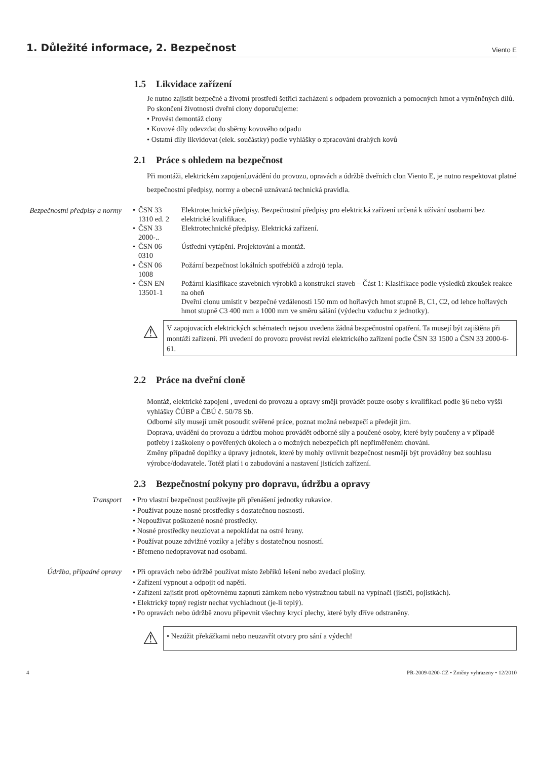1. Důležité informace, 2. Bezpečnost
Viento E
1.5 Likvidace zařízení
Je nutno zajistit bezpečné a životní prostředí šetřící zacházení s odpadem provozních a pomocných hmot a vyměněných dílů.
Po skončení životnosti dveřní clony doporučujeme:
• Provést demontáž clony
• Kovové díly odevzdat do sběrny kovového odpadu
• Ostatní díly likvidovat (elek. součástky) podle vyhlášky o zpracování drahých kovů
2.1 Práce s ohledem na bezpečnost
Při montáži, elektrickém zapojení,uvádění do provozu, opravách a údržbě dveřních clon Viento E, je nutno respektovat platné bezpečnostní předpisy, normy a obecně uznávaná technická pravidla.
Bezpečnostní předpisy a normy
| • | ČSN 33 1310 ed. 2 | Elektrotechnické předpisy. Bezpečnostní předpisy pro elektrická zařízení určená k užívání osobami bez elektrické kvalifikace. |
| • | ČSN 33 2000-.. | Elektrotechnické předpisy. Elektrická zařízení. |
| • | ČSN 06 0310 | Ústřední vytápění. Projektování a montáž. |
| • | ČSN 06 1008 | Požární bezpečnost lokálních spotřebičů a zdrojů tepla. |
| • | ČSN EN 13501-1 | Požární klasifikace stavebních výrobků a konstrukcí staveb – Část 1: Klasifikace podle výsledků zkoušek reakce na oheň Dveřní clonu umístit v bezpečné vzdálenosti 150 mm od hořlavých hmot stupně B, C1, C2, od lehce hořlavých hmot stupně C3 400 mm a 1000 mm ve směru sálání (výdechu vzduchu z jednotky). |
⚠
V zapojovacích elektrických schématech nejsou uvedena žádná bezpečnostní opatření. Ta musejí být zajištěna při montáži zařízení. Při uvedení do provozu provést revizi elektrického zařízení podle ČSN 33 1500 a ČSN 33 2000-6-61.
2.2 Práce na dveřní cloně
Montáž, elektrické zapojení , uvedení do provozu a opravy smějí provádět pouze osoby s kvalifikací podle §6 nebo vyšší vyhlášky ČÚBP a ČBÚ č. 50/78 Sb.
Odborné síly musejí umět posoudit svěřené práce, poznat možná nebezpečí a předejít jim.
Doprava, uvádění do provozu a údržbu mohou provádět odborné síly a poučené osoby, které byly poučeny a v případě potřeby i zaškoleny o pověřených úkolech a o možných nebezpečích při nepřiměřeném chování.
Změny případně doplňky a úpravy jednotek, které by mohly ovlivnit bezpečnost nesmějí být prováděny bez souhlasu výrobce/dodavatele. Totéž platí i o zabudování a nastavení jistících zařízení.
2.3 Bezpečnostní pokyny pro dopravu, údržbu a opravy
Transport • Pro vlastní bezpečnost používejte při přenášení jednotky rukavice.
• Používat pouze nosné prostředky s dostatečnou nosností.
• Nepoužívat poškozené nosné prostředky.
• Nosné prostředky neuzlovat a nepokládat na ostré hrany.
• Používat pouze zdvižné vozíky a jeřáby s dostatečnou nosností.
• Břemeno nedopravovat nad osobami.
Údržba, případné opravy • Při opravách nebo údržbě používat místo žebříků lešení nebo zvedací plošiny.
• Zařízení vypnout a odpojit od napětí.
• Zařízení zajistit proti opětovnému zapnutí zámkem nebo výstražnou tabulí na vypínači (jističi, pojistkách).
• Elektrický topný registr nechat vychladnout (je-li teplý).
• Po opravách nebo údržbě znovu připevnit všechny krycí plechy, které byly dříve odstraněny.
⚠
• Nezúžit překážkami nebo neuzavřít otvory pro sání a výdech!
4 PR-2009-0200-CZ • Změny vyhrazeny • 12/2010